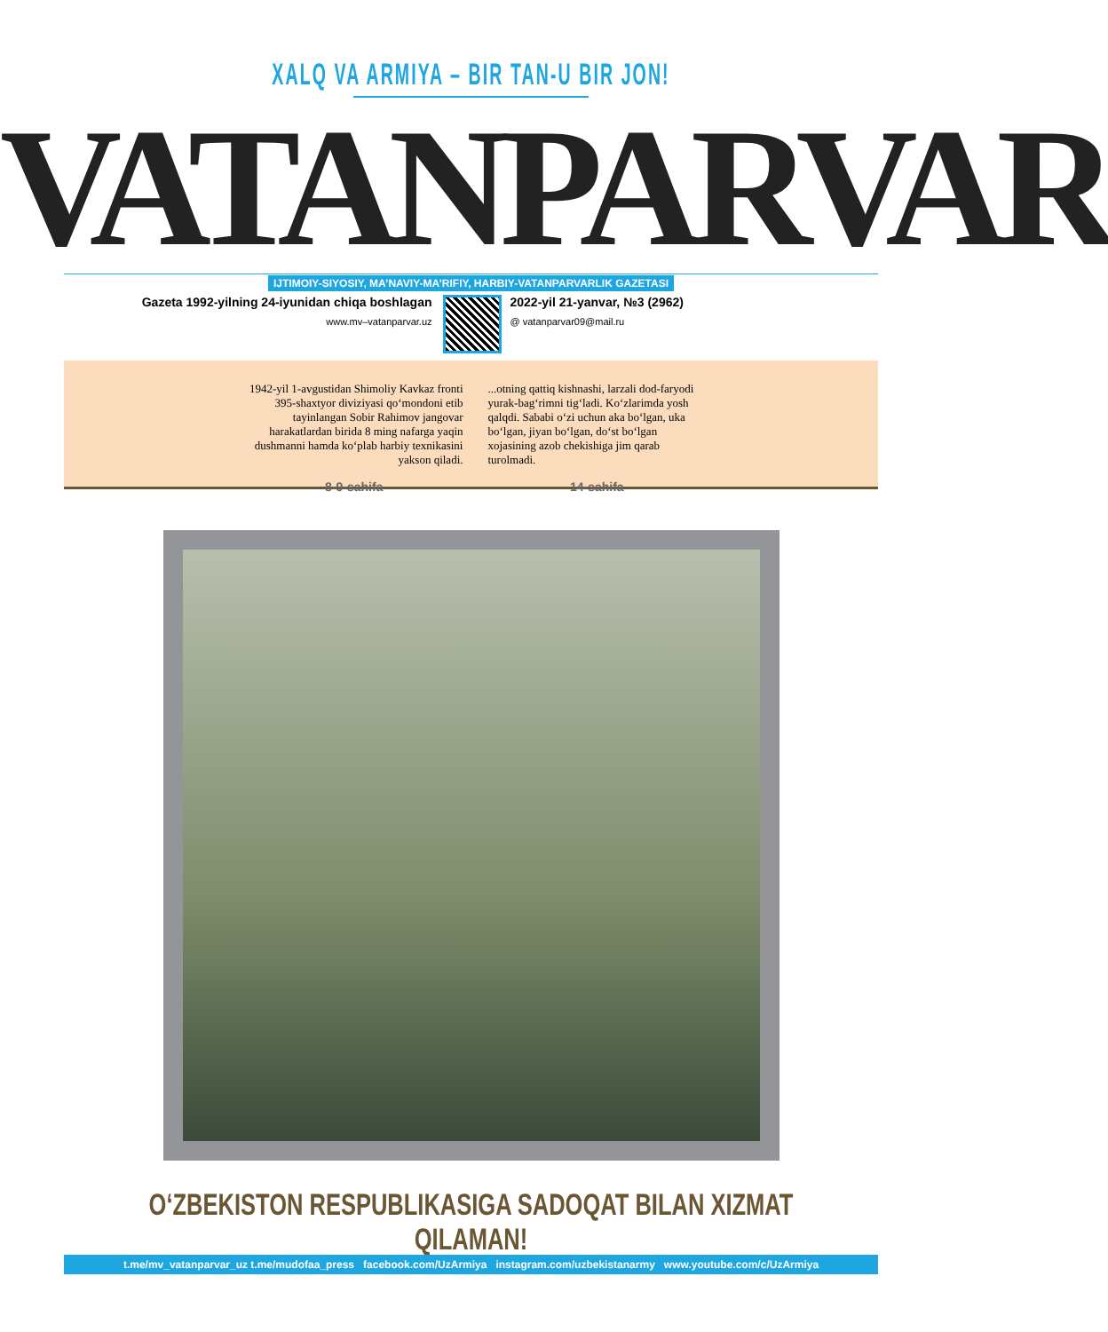XALQ VA ARMIYA – BIR TAN-U BIR JON!
VATANPARVAR
IJTIMOIY-SIYOSIY, MA’NAVIY-MA’RIFIY, HARBIY-VATANPARVARLIK GAZETASI
Gazeta 1992-yilning 24-iyunidan chiqa boshlagan
www.mv–vatanparvar.uz
2022-yil 21-yanvar, №3 (2962)
@ vatanparvar09@mail.ru
1942-yil 1-avgustidan Shimoliy Kavkaz fronti 395-shaxtyor diviziyasi qo‘mondoni etib tayinlangan Sobir Rahimov jangovar harakatlardan birida 8 ming nafarga yaqin dushmanni hamda ko‘plab harbiy texnikasini yakson qiladi.
8-9-sahifa
...otning qattiq kishnashi, larzali dod-faryodi yurak-bag‘rimni tig‘ladi. Ko‘zlarimda yosh qalqdi. Sababi o‘zi uchun aka bo‘lgan, uka bo‘lgan, jiyan bo‘lgan, do‘st bo‘lgan xojasining azob chekishiga jim qarab turolmadi.
14-sahifa
O‘ZBEKISTON RESPUBLIKASIGA SADOQAT BILAN XIZMAT QILAMAN!
t.me/mv_vatanparvar_uz t.me/mudofaa_press facebook.com/UzArmiya instagram.com/uzbekistanarmy www.youtube.com/c/UzArmiya